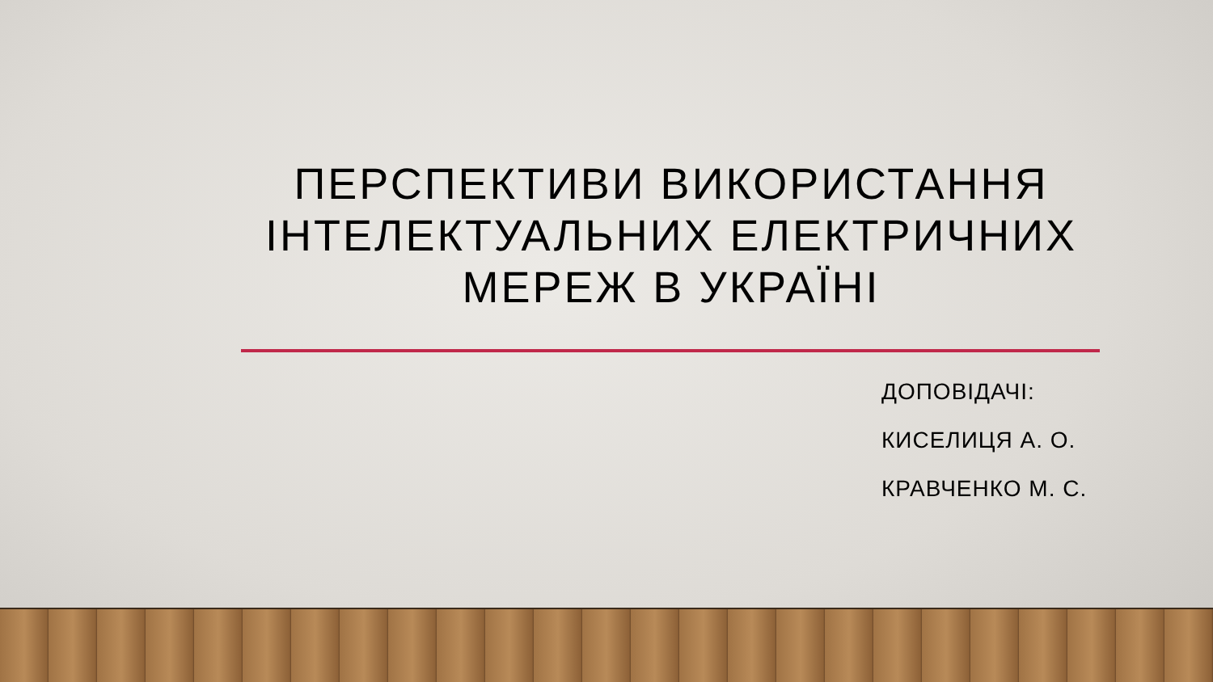ПЕРСПЕКТИВИ ВИКОРИСТАННЯ ІНТЕЛЕКТУАЛЬНИХ ЕЛЕКТРИЧНИХ МЕРЕЖ В УКРАЇНІ
ДОПОВІДАЧІ:
КИСЕЛИЦЯ А. О.
КРАВЧЕНКО М. С.